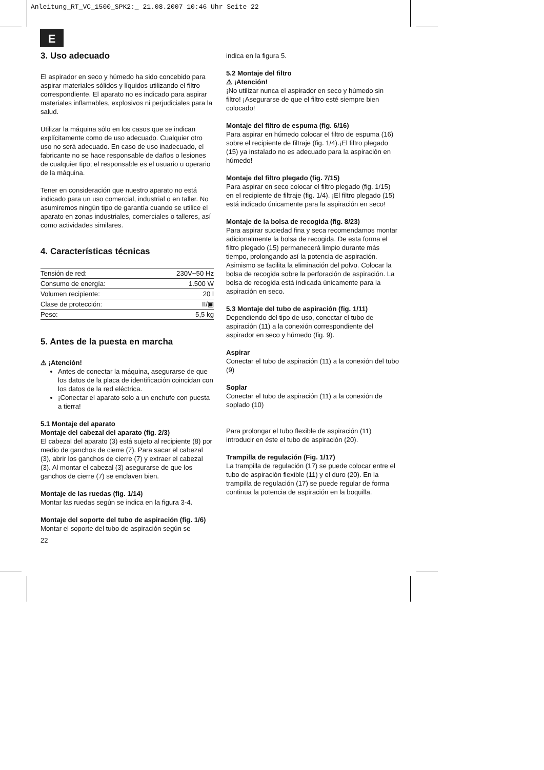Anleitung_RT_VC_1500_SPK2:_ 21.08.2007 10:46 Uhr Seite 22
E
3. Uso adecuado
El aspirador en seco y húmedo ha sido concebido para aspirar materiales sólidos y líquidos utilizando el filtro correspondiente. El aparato no es indicado para aspirar materiales inflamables, explosivos ni perjudiciales para la salud.
Utilizar la máquina sólo en los casos que se indican explícitamente como de uso adecuado. Cualquier otro uso no será adecuado. En caso de uso inadecuado, el fabricante no se hace responsable de daños o lesiones de cualquier tipo; el responsable es el usuario u operario de la máquina.
Tener en consideración que nuestro aparato no está indicado para un uso comercial, industrial o en taller. No asumiremos ningún tipo de garantía cuando se utilice el aparato en zonas industriales, comerciales o talleres, así como actividades similares.
4. Características técnicas
| Tensión de red: | 230V~50 Hz |
| Consumo de energía: | 1.500 W |
| Volumen recipiente: | 20 l |
| Clase de protección: | II/▣ |
| Peso: | 5,5 kg |
5. Antes de la puesta en marcha
⚠ ¡Atención!
Antes de conectar la máquina, asegurarse de que los datos de la placa de identificación coincidan con los datos de la red eléctrica.
¡Conectar el aparato solo a un enchufe con puesta a tierra!
5.1 Montaje del aparato
Montaje del cabezal del aparato (fig. 2/3)
El cabezal del aparato (3) está sujeto al recipiente (8) por medio de ganchos de cierre (7). Para sacar el cabezal (3), abrir los ganchos de cierre (7) y extraer el cabezal (3). Al montar el cabezal (3) asegurarse de que los ganchos de cierre (7) se enclaven bien.
Montaje de las ruedas (fig. 1/14)
Montar las ruedas según se indica en la figura 3-4.
Montaje del soporte del tubo de aspiración (fig. 1/6)
Montar el soporte del tubo de aspiración según se
22
indica en la figura 5.
5.2 Montaje del filtro
⚠ ¡Atención!
¡No utilizar nunca el aspirador en seco y húmedo sin filtro! ¡Asegurarse de que el filtro esté siempre bien colocado!
Montaje del filtro de espuma (fig. 6/16)
Para aspirar en húmedo colocar el filtro de espuma (16) sobre el recipiente de filtraje (fig. 1/4).¡El filtro plegado (15) ya instalado no es adecuado para la aspiración en húmedo!
Montaje del filtro plegado (fig. 7/15)
Para aspirar en seco colocar el filtro plegado (fig. 1/15) en el recipiente de filtraje (fig. 1/4). ¡El filtro plegado (15) está indicado únicamente para la aspiración en seco!
Montaje de la bolsa de recogida (fig. 8/23)
Para aspirar suciedad fina y seca recomendamos montar adicionalmente la bolsa de recogida. De esta forma el filtro plegado (15) permanecerá limpio durante más tiempo, prolongando así la potencia de aspiración. Asimismo se facilita la eliminación del polvo. Colocar la bolsa de recogida sobre la perforación de aspiración. La bolsa de recogida está indicada únicamente para la aspiración en seco.
5.3 Montaje del tubo de aspiración (fig. 1/11)
Dependiendo del tipo de uso, conectar el tubo de aspiración (11) a la conexión correspondiente del aspirador en seco y húmedo (fig. 9).
Aspirar
Conectar el tubo de aspiración (11) a la conexión del tubo (9)
Soplar
Conectar el tubo de aspiración (11) a la conexión de soplado (10)
Para prolongar el tubo flexible de aspiración (11) introducir en éste el tubo de aspiración (20).
Trampilla de regulación (Fig. 1/17)
La trampilla de regulación (17) se puede colocar entre el tubo de aspiración flexible (11) y el duro (20). En la trampilla de regulación (17) se puede regular de forma continua la potencia de aspiración en la boquilla.